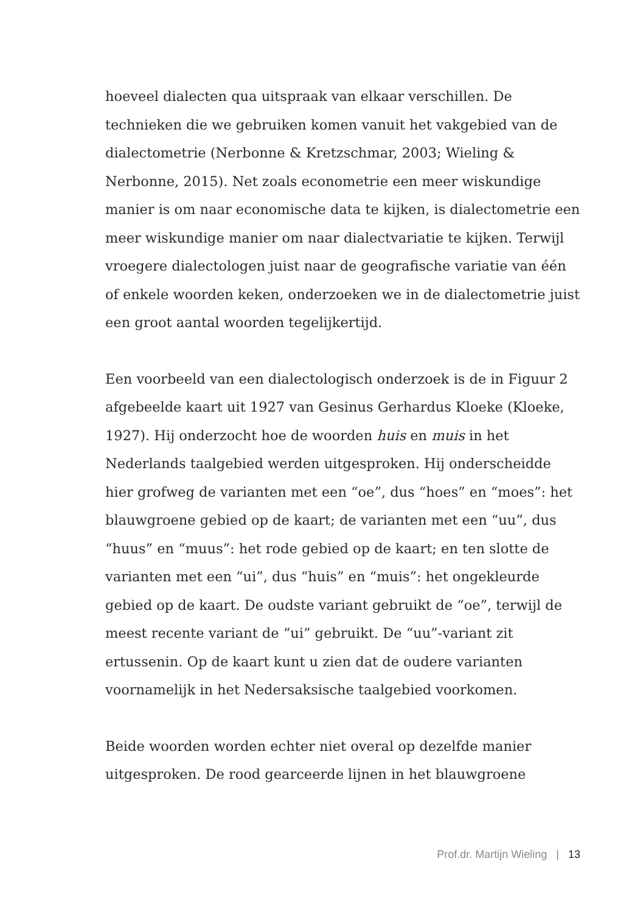hoeveel dialecten qua uitspraak van elkaar verschillen. De technieken die we gebruiken komen vanuit het vakgebied van de dialectometrie (Nerbonne & Kretzschmar, 2003; Wieling & Nerbonne, 2015). Net zoals econometrie een meer wiskundige manier is om naar economische data te kijken, is dialectome­trie een meer wiskundige manier om naar dialectvariatie te kijken. Terwijl vroegere dialectologen juist naar de geografische variatie van één of enkele woorden keken, onderzoeken we in de dialectometrie juist een groot aantal woorden tegelijkertijd.
Een voorbeeld van een dialectologisch onderzoek is de in Figuur 2 afgebeelde kaart uit 1927 van Gesinus Gerhardus Kloeke (Kloeke, 1927). Hij onderzocht hoe de woorden huis en muis in het Nederlands taalgebied werden uitgesproken. Hij onderscheidde hier grofweg de varianten met een “oe”, dus “hoes” en “moes”: het blauwgroene gebied op de kaart; de varianten met een “uu”, dus “huus” en “muus”: het rode gebied op de kaart; en ten slotte de varianten met een “ui”, dus “huis” en “muis”: het ongekleurde gebied op de kaart. De oudste variant gebruikt de “oe”, terwijl de meest recente variant de “ui” gebruikt. De “uu”-variant zit ertussenin. Op de kaart kunt u zien dat de oudere varianten voornamelijk in het Nedersaksi­sche taalgebied voorkomen.
Beide woorden worden echter niet overal op dezelfde manier uitgesproken. De rood gearceerde lijnen in het blauwgroene
Prof.dr. Martijn Wieling | 13